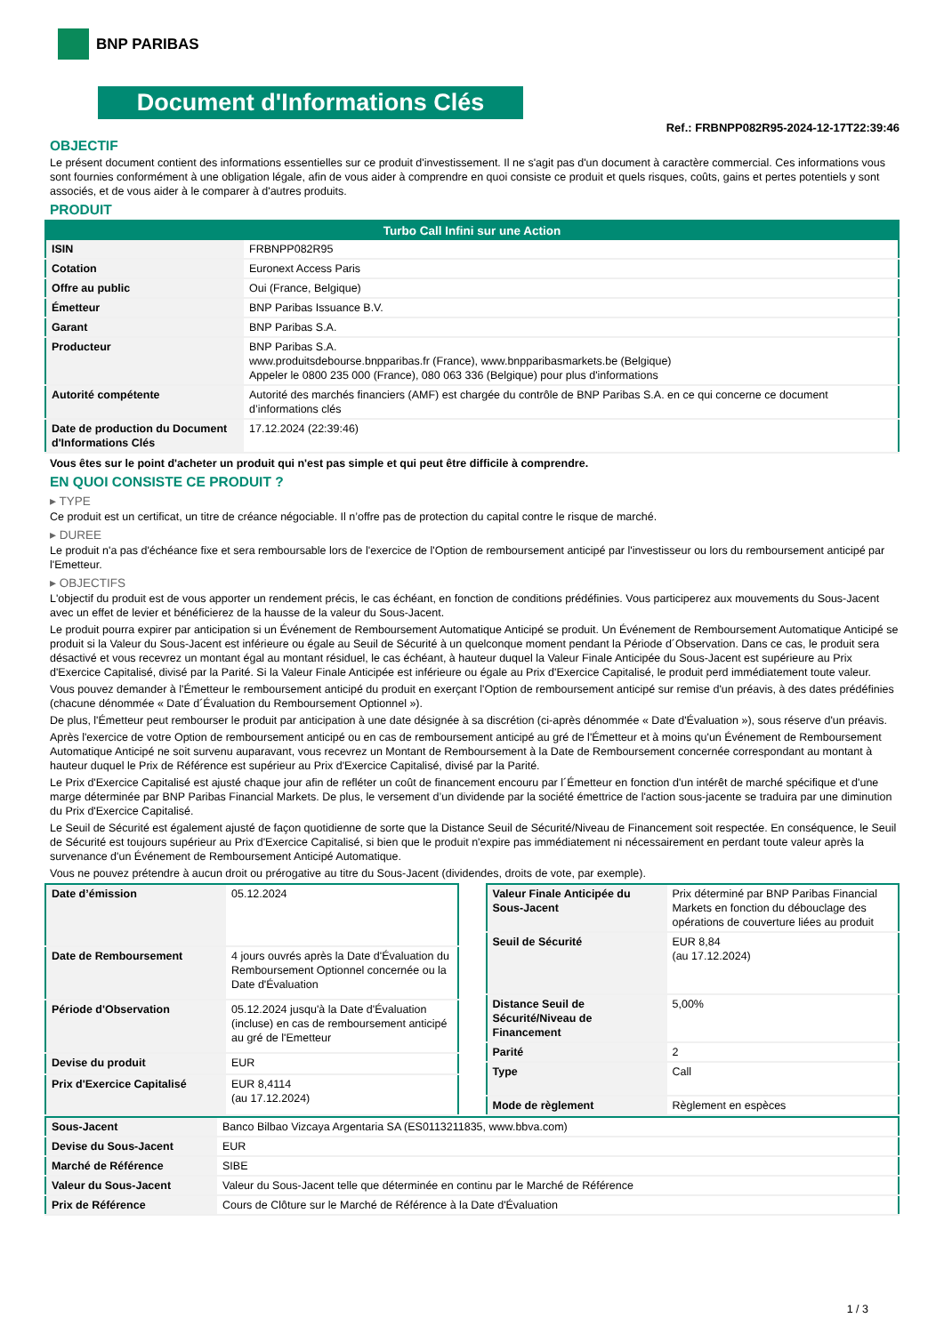BNP PARIBAS
Document d'Informations Clés
Ref.: FRBNPP082R95-2024-12-17T22:39:46
OBJECTIF
Le présent document contient des informations essentielles sur ce produit d'investissement. Il ne s'agit pas d'un document à caractère commercial. Ces informations vous sont fournies conformément à une obligation légale, afin de vous aider à comprendre en quoi consiste ce produit et quels risques, coûts, gains et pertes potentiels y sont associés, et de vous aider à le comparer à d'autres produits.
PRODUIT
| Turbo Call Infini sur une Action | |
| --- | --- |
| ISIN | FRBNPP082R95 |
| Cotation | Euronext Access Paris |
| Offre au public | Oui (France, Belgique) |
| Émetteur | BNP Paribas Issuance B.V. |
| Garant | BNP Paribas S.A. |
| Producteur | BNP Paribas S.A. www.produitsdebourse.bnpparibas.fr (France), www.bnpparibasmarkets.be (Belgique) Appeler le 0800 235 000 (France), 080 063 336 (Belgique) pour plus d'informations |
| Autorité compétente | Autorité des marchés financiers (AMF) est chargée du contrôle de BNP Paribas S.A. en ce qui concerne ce document d’informations clés |
| Date de production du Document d'Informations Clés | 17.12.2024 (22:39:46) |
Vous êtes sur le point d'acheter un produit qui n'est pas simple et qui peut être difficile à comprendre.
EN QUOI CONSISTE CE PRODUIT ?
▸ TYPE
Ce produit est un certificat, un titre de créance négociable. Il n’offre pas de protection du capital contre le risque de marché.
▸ DUREE
Le produit n'a pas d'échéance fixe et sera remboursable lors de l'exercice de l'Option de remboursement anticipé par l'investisseur ou lors du remboursement anticipé par l'Emetteur.
▸ OBJECTIFS
L'objectif du produit est de vous apporter un rendement précis, le cas échéant, en fonction de conditions prédéfinies. Vous participerez aux mouvements du Sous-Jacent avec un effet de levier et bénéficierez de la hausse de la valeur du Sous-Jacent.
Le produit pourra expirer par anticipation si un Événement de Remboursement Automatique Anticipé se produit. Un Événement de Remboursement Automatique Anticipé se produit si la Valeur du Sous-Jacent est inférieure ou égale au Seuil de Sécurité à un quelconque moment pendant la Période d´Observation. Dans ce cas, le produit sera désactivé et vous recevrez un montant égal au montant résiduel, le cas échéant, à hauteur duquel la Valeur Finale Anticipée du Sous-Jacent est supérieure au Prix d'Exercice Capitalisé, divisé par la Parité. Si la Valeur Finale Anticipée est inférieure ou égale au Prix d'Exercice Capitalisé, le produit perd immédiatement toute valeur.
Vous pouvez demander à l'Émetteur le remboursement anticipé du produit en exerçant l'Option de remboursement anticipé sur remise d'un préavis, à des dates prédéfinies (chacune dénommée « Date d´Évaluation du Remboursement Optionnel »).
De plus, l'Émetteur peut rembourser le produit par anticipation à une date désignée à sa discrétion (ci-après dénommée « Date d'Évaluation »), sous réserve d'un préavis.
Après l'exercice de votre Option de remboursement anticipé ou en cas de remboursement anticipé au gré de l'Émetteur et à moins qu'un Événement de Remboursement Automatique Anticipé ne soit survenu auparavant, vous recevrez un Montant de Remboursement à la Date de Remboursement concernée correspondant au montant à hauteur duquel le Prix de Référence est supérieur au Prix d'Exercice Capitalisé, divisé par la Parité.
Le Prix d'Exercice Capitalisé est ajusté chaque jour afin de refléter un coût de financement encouru par l´Émetteur en fonction d'un intérêt de marché spécifique et d'une marge déterminée par BNP Paribas Financial Markets. De plus, le versement d’un dividende par la société émettrice de l'action sous-jacente se traduira par une diminution du Prix d'Exercice Capitalisé.
Le Seuil de Sécurité est également ajusté de façon quotidienne de sorte que la Distance Seuil de Sécurité/Niveau de Financement soit respectée. En conséquence, le Seuil de Sécurité est toujours supérieur au Prix d'Exercice Capitalisé, si bien que le produit n'expire pas immédiatement ni nécessairement en perdant toute valeur après la survenance d'un Événement de Remboursement Anticipé Automatique.
Vous ne pouvez prétendre à aucun droit ou prérogative au titre du Sous-Jacent (dividendes, droits de vote, par exemple).
| Date d’émission | 05.12.2024 |
| Date de Remboursement | 4 jours ouvrés après la Date d'Évaluation du Remboursement Optionnel concernée ou la Date d'Évaluation |
| Période d'Observation | 05.12.2024 jusqu'à la Date d'Évaluation (incluse) en cas de remboursement anticipé au gré de l'Emetteur |
| Devise du produit | EUR |
| Prix d'Exercice Capitalisé | EUR 8,4114 (au 17.12.2024) |
| Valeur Finale Anticipée du Sous-Jacent | Prix déterminé par BNP Paribas Financial Markets en fonction du débouclage des opérations de couverture liées au produit |
| Seuil de Sécurité | EUR 8,84 (au 17.12.2024) |
| Distance Seuil de Sécurité/Niveau de Financement | 5,00% |
| Parité | 2 |
| Type | Call |
| Mode de règlement | Règlement en espèces |
| Sous-Jacent | Banco Bilbao Vizcaya Argentaria SA (ES0113211835, www.bbva.com) |
| Devise du Sous-Jacent | EUR |
| Marché de Référence | SIBE |
| Valeur du Sous-Jacent | Valeur du Sous-Jacent telle que déterminée en continu par le Marché de Référence |
| Prix de Référence | Cours de Clôture sur le Marché de Référence à la Date d'Évaluation |
1 / 3